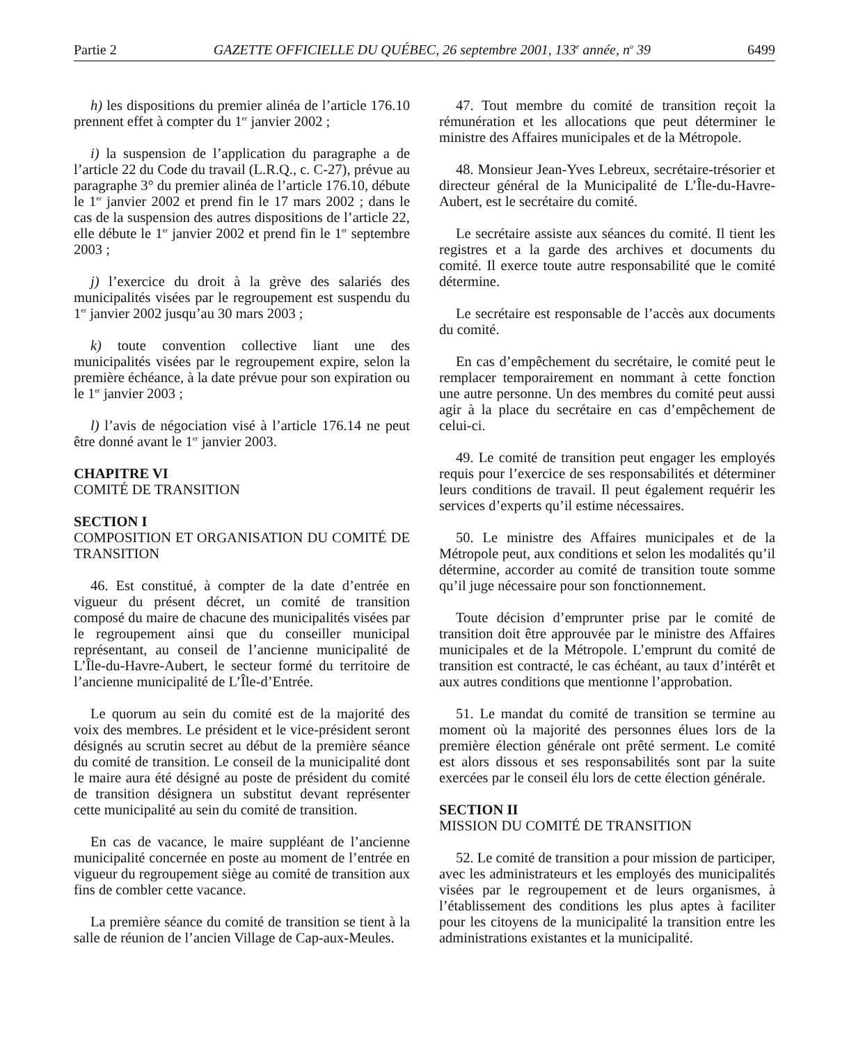Partie 2 GAZETTE OFFICIELLE DU QUÉBEC, 26 septembre 2001, 133<sup>e</sup> année, n<sup>o</sup> 39 6499
h) les dispositions du premier alinéa de l’article 176.10 prennent effet à compter du 1<sup>er</sup> janvier 2002 ;
i) la suspension de l’application du paragraphe a de l’article 22 du Code du travail (L.R.Q., c. C-27), prévue au paragraphe 3° du premier alinéa de l’article 176.10, débute le 1<sup>er</sup> janvier 2002 et prend fin le 17 mars 2002 ; dans le cas de la suspension des autres dispositions de l’article 22, elle débute le 1<sup>er</sup> janvier 2002 et prend fin le 1<sup>er</sup> septembre 2003 ;
j) l’exercice du droit à la grève des salariés des municipalités visées par le regroupement est suspendu du 1<sup>er</sup> janvier 2002 jusqu’au 30 mars 2003 ;
k) toute convention collective liant une des municipalités visées par le regroupement expire, selon la première échéance, à la date prévue pour son expiration ou le 1<sup>er</sup> janvier 2003 ;
l) l’avis de négociation visé à l’article 176.14 ne peut être donné avant le 1<sup>er</sup> janvier 2003.
CHAPITRE VI
COMITÉ DE TRANSITION
SECTION I
COMPOSITION ET ORGANISATION DU COMITÉ DE TRANSITION
46. Est constitué, à compter de la date d’entrée en vigueur du présent décret, un comité de transition composé du maire de chacune des municipalités visées par le regroupement ainsi que du conseiller municipal représentant, au conseil de l’ancienne municipalité de L’Île-du-Havre-Aubert, le secteur formé du territoire de l’ancienne municipalité de L’Île-d’Entrée.
Le quorum au sein du comité est de la majorité des voix des membres. Le président et le vice-président seront désignés au scrutin secret au début de la première séance du comité de transition. Le conseil de la municipalité dont le maire aura été désigné au poste de président du comité de transition désignera un substitut devant représenter cette municipalité au sein du comité de transition.
En cas de vacance, le maire suppléant de l’ancienne municipalité concernée en poste au moment de l’entrée en vigueur du regroupement siège au comité de transition aux fins de combler cette vacance.
La première séance du comité de transition se tient à la salle de réunion de l’ancien Village de Cap-aux-Meules.
47. Tout membre du comité de transition reçoit la rémunération et les allocations que peut déterminer le ministre des Affaires municipales et de la Métropole.
48. Monsieur Jean-Yves Lebreux, secrétaire-trésorier et directeur général de la Municipalité de L’Île-du-Havre-Aubert, est le secrétaire du comité.
Le secrétaire assiste aux séances du comité. Il tient les registres et a la garde des archives et documents du comité. Il exerce toute autre responsabilité que le comité détermine.
Le secrétaire est responsable de l’accès aux documents du comité.
En cas d’empêchement du secrétaire, le comité peut le remplacer temporairement en nommant à cette fonction une autre personne. Un des membres du comité peut aussi agir à la place du secrétaire en cas d’empêchement de celui-ci.
49. Le comité de transition peut engager les employés requis pour l’exercice de ses responsabilités et déterminer leurs conditions de travail. Il peut également requérir les services d’experts qu’il estime nécessaires.
50. Le ministre des Affaires municipales et de la Métropole peut, aux conditions et selon les modalités qu’il détermine, accorder au comité de transition toute somme qu’il juge nécessaire pour son fonctionnement.
Toute décision d’emprunter prise par le comité de transition doit être approuvée par le ministre des Affaires municipales et de la Métropole. L’emprunt du comité de transition est contracté, le cas échéant, au taux d’intérêt et aux autres conditions que mentionne l’approbation.
51. Le mandat du comité de transition se termine au moment où la majorité des personnes élues lors de la première élection générale ont prêté serment. Le comité est alors dissous et ses responsabilités sont par la suite exercées par le conseil élu lors de cette élection générale.
SECTION II
MISSION DU COMITÉ DE TRANSITION
52. Le comité de transition a pour mission de participer, avec les administrateurs et les employés des municipalités visées par le regroupement et de leurs organismes, à l’établissement des conditions les plus aptes à faciliter pour les citoyens de la municipalité la transition entre les administrations existantes et la municipalité.